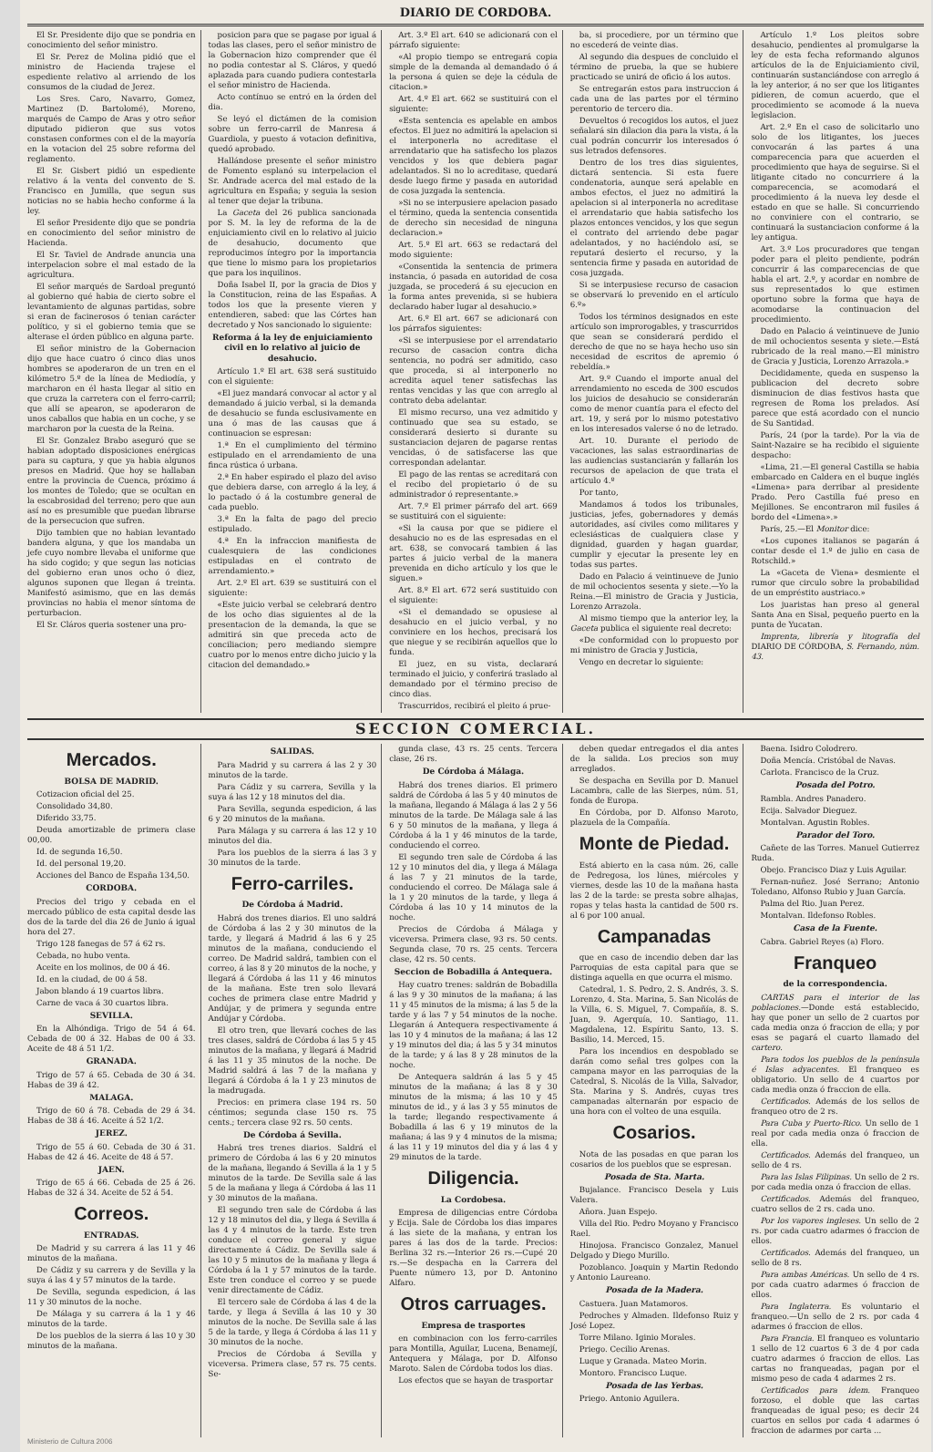DIARIO DE CORDOBA.
El Sr. Presidente dijo que se pondria en conocimiento del señor ministro.
El Sr. Perez de Molina pidió que el ministro de Hacienda trajese el espediente relativo al arriendo de los consumos de la ciudad de Jerez.
Los Sres. Caro, Navarro, Gomez, Martinez (D. Bartolomé), Moreno, marqués de Campo de Aras y otro señor diputado pidieron que sus votos constasen conformes con el de la mayoría en la votacion del 25 sobre reforma del reglamento.
El Sr. Gisbert pidió un espediente relativo á la venta del convento de S. Francisco en Jumilla, que segun sus noticias no se habia hecho conforme á la ley.
El señor Presidente dijo que se pondria en conocimiento del señor ministro de Hacienda.
El Sr. Taviel de Andrade anuncia una interpelacion sobre el mal estado de la agricultura.
El señor marqués de Sardoal preguntó al gobierno qué habia de cierto sobre el levantamiento de algunas partidas, sobre si eran de facinerosos ó tenian carácter político, y si el gobierno temia que se alterase el órden público en alguna parte.
El señor ministro de la Gobernacion dijo que hace cuatro ó cinco dias unos hombres se apoderaron de un tren en el kilómetro 5.º de la línea de Mediodía, y marcharon en él hasta llegar al sitio en que cruza la carretera con el ferro-carril; que allí se apearon, se apoderaron de unos caballos que habia en un coche, y se marcharon por la cuesta de la Reina.
El Sr. Gonzalez Brabo aseguró que se habian adoptado disposiciones enérgicas para su captura, y que ya habia algunos presos en Madrid. Que hoy se hallaban entre la provincia de Cuenca, próximo á los montes de Toledo; que se ocultan en la escabrosidad del terreno; pero que aun así no es presumible que puedan librarse de la persecucion que sufren.
Dijo tambien que no habian levantado bandera alguna, y que los mandaba un jefe cuyo nombre llevaba el uniforme que ha sido cogido; y que segun las noticias del gobierno eran unos ocho ó diez, algunos suponen que llegan á treinta. Manifestó asimismo, que en las demás provincias no habia el menor síntoma de perturbacion.
El Sr. Cláros queria sostener una pro-
posicion para que se pagase por igual á todas las clases, pero el señor ministro de la Gobernacion hizo comprender que él no podia contestar al S. Cláros, y quedó aplazada para cuando pudiera contestarla el señor ministro de Hacienda.
Acto contínuo se entró en la órden del dia.
Se leyó el dictámen de la comision sobre un ferro-carril de Manresa á Guardiola, y puesto á votacion definitiva, quedó aprobado.
Hallándose presente el señor ministro de Fomento esplanó su interpelacion el Sr. Andrade acerca del mal estado de la agricultura en España; y seguia la sesion al tener que dejar la tribuna.
La Gaceta del 26 publica sancionada por S. M. la ley de reforma de la de enjuiciamiento civil en lo relativo al juicio de desahucio, documento que reproducimos íntegro por la importancia que tiene lo mismo para los propietarios que para los inquilinos.
Doña Isabel II, por la gracia de Dios y la Constitucion, reina de las Españas. A todos los que la presente vieren y entendieren, sabed: que las Córtes han decretado y Nos sancionado lo siguiente:
Reforma á la ley de enjuiciamiento civil en lo relativo al juicio de desahucio.
Artículo 1.º El art. 638 será sustituido con el siguiente:
«El juez mandará convocar al actor y al demandado á juicio verbal, si la demanda de desahucio se funda esclusivamente en una ó mas de las causas que á continuacion se espresan:
1.ª En el cumplimiento del término estipulado en el arrendamiento de una finca rústica ó urbana.
2.ª En haber espirado el plazo del aviso que debiera darse, con arreglo á la ley, á lo pactado ó á la costumbre general de cada pueblo.
3.ª En la falta de pago del precio estipulado.
4.ª En la infraccion manifiesta de cualesquiera de las condiciones estipuladas en el contrato de arrendamiento.»
Art. 2.º El art. 639 se sustituirá con el siguiente:
«Este juicio verbal se celebrará dentro de los ocho dias siguientes al de la presentacion de la demanda, la que se admitirá sin que preceda acto de conciliacion; pero mediando siempre cuatro por lo menos entre dicho juicio y la citacion del demandado.»
Art. 3.º El art. 640 se adicionará con el párrafo siguiente:
«Al propio tiempo se entregará copia simple de la demanda al demandado ó á la persona á quien se deje la cédula de citacion.»
Art. 4.º El art. 662 se sustituirá con el siguiente:
«Esta sentencia es apelable en ambos efectos. El juez no admitirá la apelacion si el interponerla no acreditase el arrendatario que ha satisfecho los plazos vencidos y los que debiera pagar adelantados. Si no lo acreditase, quedará desde luego firme y pasada en autoridad de cosa juzgada la sentencia.
»Si no se interpusiere apelacion pasado el término, queda la sentencia consentida de derecho sin necesidad de ninguna declaracion.»
Art. 5.º El art. 663 se redactará del modo siguiente:
«Consentida la sentencia de primera instancia, ó pasada en autoridad de cosa juzgada, se procederá á su ejecucion en la forma antes prevenida, si se hubiera declarado haber lugar al desahucio.»
Art. 6.º El art. 667 se adicionará con los párrafos siguientes:
«Si se interpusiese por el arrendatario recurso de casacion contra dicha sentencia, no podrá ser admitido, caso que proceda, si al interponerlo no acredita aquel tener satisfechas las rentas vencidas y las que con arreglo al contrato deba adelantar.
El mismo recurso, una vez admitido y continuado que sea su estado, se considerará desierto si durante su sustanciacion dejaren de pagarse rentas vencidas, ó de satisfacerse las que correspondan adelantar.
El pago de las rentas se acreditará con el recibo del propietario ó de su administrador ó representante.»
Art. 7.º El primer párrafo del art. 669 se sustituirá con el siguiente:
«Si la causa por que se pidiere el desahucio no es de las espresadas en el art. 638, se convocará tambien á las partes á juicio verbal de la manera prevenida en dicho artículo y los que le siguen.»
Art. 8.º El art. 672 será sustituido con el siguiente:
«Si el demandado se opusiese al desahucio en el juicio verbal, y no conviniere en los hechos, precisará los que niegue y se recibirán aquellos que lo funda.
El juez, en su vista, declarará terminado el juicio, y conferirá traslado al demandado por el término preciso de cinco dias.
Trascurridos, recibirá el pleito á prue-
ba, si procediere, por un término que no escederá de veinte dias.
Al segundo dia despues de concluido el término de prueba, la que se hubiere practicado se unirá de oficio á los autos.
Se entregarán estos para instruccion á cada una de las partes por el término perentorio de tercero dia.
Devueltos ó recogidos los autos, el juez señalará sin dilacion dia para la vista, á la cual podrán concurrir los interesados ó sus letrados defensores.
Dentro de los tres dias siguientes, dictará sentencia. Si esta fuere condenatoria, aunque será apelable en ambos efectos, el juez no admitirá la apelacion si al interponerla no acreditase el arrendatario que habia satisfecho los plazos entonces vencidos, y los que segun el contrato del arriendo debe pagar adelantados, y no haciéndolo así, se reputará desierto el recurso, y la sentencia firme y pasada en autoridad de cosa juzgada.
Si se interpusiese recurso de casacion se observará lo prevenido en el artículo 6.º»
Todos los términos designados en este artículo son improrogables, y trascurridos que sean se considerará perdido el derecho de que no se haya hecho uso sin necesidad de escritos de apremio ó rebeldía.»
Art. 9.º Cuando el importe anual del arrendamiento no esceda de 300 escudos los juicios de desahucio se considerarán como de menor cuantía para el efecto del art. 19, y será por lo mismo potestativo en los interesados valerse ó no de letrado.
Art. 10. Durante el periodo de vacaciones, las salas estraordinarias de las audiencias sustanciarán y fallarán los recursos de apelacion de que trata el artículo 4.º
Por tanto,
Mandamos á todos los tribunales, justicias, jefes, gobernadores y demás autoridades, así civiles como militares y eclesiásticas de cualquiera clase y dignidad, guarden y hagan guardar, cumplir y ejecutar la presente ley en todas sus partes.
Dado en Palacio á veintinueve de Junio de mil ochocientos sesenta y siete.—Yo la Reina.—El ministro de Gracia y Justicia, Lorenzo Arrazola.
Al mismo tiempo que la anterior ley, la Gaceta publica el siguiente real decreto:
«De conformidad con lo propuesto por mi ministro de Gracia y Justicia,
Vengo en decretar lo siguiente:
Artículo 1.º Los pleitos sobre desahucio, pendientes al promulgarse la ley de esta fecha reformando algunos artículos de la de Enjuiciamiento civil, continuarán sustanciándose con arreglo á la ley anterior, á no ser que los litigantes pidieren, de comun acuerdo, que el procedimiento se acomode á la nueva legislacion.
Art. 2.º En el caso de solicitarlo uno solo de los litigantes, los jueces convocarán á las partes á una comparecencia para que acuerden el procedimiento que haya de seguirse. Si el litigante citado no concurriere á la comparecencia, se acomodará el procedimiento á la nueva ley desde el estado en que se halle. Si concurriendo no conviniere con el contrario, se continuará la sustanciacion conforme á la ley antigua.
Art. 3.º Los procuradores que tengan poder para el pleito pendiente, podrán concurrir á las comparecencias de que habla el art. 2.º, y acordar en nombre de sus representados lo que estimen oportuno sobre la forma que haya de acomodarse la continuacion del procedimiento.
Dado en Palacio á veintinueve de Junio de mil ochocientos sesenta y siete.—Está rubricado de la real mano.—El ministro de Gracia y Justicia, Lorenzo Arrazola.»
Decididamente, queda en suspenso la publicacion del decreto sobre disminucion de dias festivos hasta que regresen de Roma los prelados. Así parece que está acordado con el nuncio de Su Santidad.
París, 24 (por la tarde). Por la via de Saint-Nazaire se ha recibido el siguiente despacho:
«Lima, 21.—El general Castilla se habia embarcado en Caldera en el buque inglés «Limena» para derribar al presidente Prado. Pero Castilla fué preso en Mejillones. Se encontraron mil fusiles á bordo del «Limena».»
París, 25.—El Monitor dice:
«Los cupones italianos se pagarán á contar desde el 1.º de julio en casa de Rotschild.»
La «Gaceta de Viena» desmiente el rumor que circulo sobre la probabilidad de un empréstito austriaco.»
Los juaristas han preso al general Santa Ana en Sisal, pequeño puerto en la punta de Yucatan.
Imprenta, librería y litografía del DIARIO DE CÓRDOBA, S. Fernando, núm. 43.
SECCION COMERCIAL.
Mercados.
BOLSA DE MADRID.
Cotizacion oficial del 25.
Consolidado 34,80.
Diferido 33,75.
Deuda amortizable de primera clase 00,00.
Id. de segunda 16,50.
Id. del personal 19,20.
Acciones del Banco de España 134,50.
CORDOBA.
Precios del trigo y cebada en el mercado público de esta capital desde las dos de la tarde del dia 26 de Junio á igual hora del 27.
Trigo 128 fanegas de 57 á 62 rs.
Cebada, no hubo venta.
Aceite en los molinos, de 00 á 46.
Id. en la ciudad, de 00 á 58.
Jabon blando á 19 cuartos libra.
Carne de vaca á 30 cuartos libra.
SEVILLA.
En la Alhóndiga. Trigo de 54 á 64. Cebada de 00 á 32. Habas de 00 á 33. Aceite de 48 á 51 1/2.
GRANADA.
Trigo de 57 á 65. Cebada de 30 á 34. Habas de 39 á 42.
MALAGA.
Trigo de 60 á 78. Cebada de 29 á 34. Habas de 38 á 46. Aceite á 52 1/2.
JEREZ.
Trigo de 55 á 60. Cebada de 30 á 31. Habas de 42 á 46. Aceite de 48 á 57.
JAEN.
Trigo de 65 á 66. Cebada de 25 á 26. Habas de 32 á 34. Aceite de 52 á 54.
Correos.
ENTRADAS.
De Madrid y su carrera á las 11 y 46 minutos de la mañana.
De Cádiz y su carrera y de Sevilla y la suya á las 4 y 57 minutos de la tarde.
De Sevilla, segunda espedicion, á las 11 y 30 minutos de la noche.
De Málaga y su carrera á la 1 y 46 minutos de la tarde.
De los pueblos de la sierra á las 10 y 30 minutos de la mañana.
SALIDAS.
Para Madrid y su carrera á las 2 y 30 minutos de la tarde.
Para Cádiz y su carrera, Sevilla y la suya á las 12 y 18 minutos del dia.
Para Sevilla, segunda espedicion, á las 6 y 20 minutos de la mañana.
Para Málaga y su carrera á las 12 y 10 minutos del dia.
Para los pueblos de la sierra á las 3 y 30 minutos de la tarde.
Ferro-carriles.
De Córdoba á Madrid.
Habrá dos trenes diarios. El uno saldrá de Córdoba á las 2 y 30 minutos de la tarde, y llegará á Madrid á las 6 y 25 minutos de la mañana, conduciendo el correo. De Madrid saldrá, tambien con el correo, á las 8 y 20 minutos de la noche, y llegará á Córdoba á las 11 y 46 minutos de la mañana. Este tren solo llevará coches de primera clase entre Madrid y Andújar, y de primera y segunda entre Andújar y Córdoba.
El otro tren, que llevará coches de las tres clases, saldrá de Córdoba á las 5 y 45 minutos de la mañana, y llegará á Madrid á las 11 y 35 minutos de la noche. De Madrid saldrá á las 7 de la mañana y llegará á Córdoba á la 1 y 23 minutos de la madrugada.
Precios: en primera clase 194 rs. 50 céntimos; segunda clase 150 rs. 75 cents.; tercera clase 92 rs. 50 cents.
De Córdoba á Sevilla.
Habrá tres trenes diarios. Saldrá el primero de Córdoba á las 6 y 20 minutos de la mañana, llegando á Sevilla á la 1 y 5 minutos de la tarde. De Sevilla sale á las 5 de la mañana y llega á Córdoba á las 11 y 30 minutos de la mañana.
El segundo tren sale de Córdoba á las 12 y 18 minutos del dia, y llega á Sevilla á las 4 y 4 minutos de la tarde. Este tren conduce el correo general y sigue directamente á Cádiz. De Sevilla sale á las 10 y 5 minutos de la mañana y llega á Córdoba á la 1 y 57 minutos de la tarde. Este tren conduce el correo y se puede venir directamente de Cádiz.
El tercero sale de Córdoba á las 4 de la tarde, y llega á Sevilla á las 10 y 30 minutos de la noche. De Sevilla sale á las 5 de la tarde, y llega á Córdoba á las 11 y 30 minutos de la noche.
Precios de Córdoba á Sevilla y viceversa. Primera clase, 57 rs. 75 cents. Se-
gunda clase, 43 rs. 25 cents. Tercera clase, 26 rs.
De Córdoba á Málaga.
Habrá dos trenes diarios. El primero saldrá de Córdoba á las 5 y 40 minutos de la mañana, llegando á Málaga á las 2 y 56 minutos de la tarde. De Málaga sale á las 6 y 50 minutos de la mañana, y llega á Córdoba á la 1 y 46 minutos de la tarde, conduciendo el correo.
El segundo tren sale de Córdoba á las 12 y 10 minutos del dia, y llega á Málaga á las 7 y 21 minutos de la tarde, conduciendo el correo. De Málaga sale á la 1 y 20 minutos de la tarde, y llega á Córdoba á las 10 y 14 minutos de la noche.
Precios de Córdoba á Málaga y viceversa. Primera clase, 93 rs. 50 cents. Segunda clase, 70 rs. 25 cents. Tercera clase, 42 rs. 50 cents.
Seccion de Bobadilla á Antequera.
Hay cuatro trenes: saldrán de Bobadilla á las 9 y 30 minutos de la mañana; á las 11 y 45 minutos de la misma; á las 5 de la tarde y á las 7 y 54 minutos de la noche. Llegarán á Antequera respectivamente á las 10 y 4 minutos de la mañana; á las 12 y 19 minutos del dia; á las 5 y 34 minutos de la tarde; y á las 8 y 28 minutos de la noche.
De Antequera saldrán á las 5 y 45 minutos de la mañana; á las 8 y 30 minutos de la misma; á las 10 y 45 minutos de id., y á las 3 y 55 minutos de la tarde; llegando respectivamente á Bobadilla á las 6 y 19 minutos de la mañana; á las 9 y 4 minutos de la misma; á las 11 y 19 minutos del dia y á las 4 y 29 minutos de la tarde.
Diligencia.
La Cordobesa.
Empresa de diligencias entre Córdoba y Ecija. Sale de Córdoba los dias impares á las siete de la mañana, y entran los pares á las dos de la tarde. Precios: Berlina 32 rs.—Interior 26 rs.—Cupé 20 rs.—Se despacha en la Carrera del Puente número 13, por D. Antonino Alfaro.
Otros carruages.
Empresa de trasportes
en combinacion con los ferro-carriles para Montilla, Aguilar, Lucena, Benamejí, Antequera y Málaga, por D. Alfonso Maroto. Salen de Córdoba todos los dias.
Los efectos que se hayan de trasportar
deben quedar entregados el dia antes de la salida. Los precios son muy arreglados.
Se despacha en Sevilla por D. Manuel Lacambra, calle de las Sierpes, núm. 51, fonda de Europa.
En Córdoba, por D. Alfonso Maroto, plazuela de la Compañía.
Monte de Piedad.
Está abierto en la casa núm. 26, calle de Pedregosa, los lúnes, miércoles y viernes, desde las 10 de la mañana hasta las 2 de la tarde: se presta sobre alhajas, ropas y telas hasta la cantidad de 500 rs. al 6 por 100 anual.
Campanadas
que en caso de incendio deben dar las Parroquias de esta capital para que se distinga aquella en que ocurra el mismo.
Catedral, 1. S. Pedro, 2. S. Andrés, 3. S. Lorenzo, 4. Sta. Marina, 5. San Nicolás de la Villa, 6. S. Miguel, 7. Compañía, 8. S. Juan, 9. Agerquía, 10. Santiago, 11. Magdalena, 12. Espíritu Santo, 13. S. Basilio, 14. Merced, 15.
Para los incendios en despoblado se darán como señal tres golpes con la campana mayor en las parroquias de la Catedral, S. Nicolás de la Villa, Salvador, Sta. Marina y S. Andrés, cuyas tres campanadas alternarán por espacio de una hora con el volteo de una esquila.
Cosarios.
Nota de las posadas en que paran los cosarios de los pueblos que se espresan.
Posada de Sta. Marta.
Bujalance. Francisco Desela y Luis Valera.
Añora. Juan Espejo.
Villa del Rio. Pedro Moyano y Francisco Rael.
Hinojosa. Francisco Gonzalez, Manuel Delgado y Diego Murillo.
Pozoblanco. Joaquin y Martin Redondo y Antonio Laureano.
Posada de la Madera.
Castuera. Juan Matamoros.
Pedroches y Almaden. Ildefonso Ruiz y José Lopez.
Torre Milano. Iginio Morales.
Priego. Cecilio Arenas.
Luque y Granada. Mateo Morin.
Montoro. Francisco Luque.
Posada de las Yerbas.
Priego. Antonio Aguilera.
Baena. Isidro Colodrero.
Doña Mencía. Cristóbal de Navas.
Carlota. Francisco de la Cruz.
Posada del Potro.
Rambla. Andres Panadero.
Ecija. Salvador Dieguez.
Montalvan. Agustin Robles.
Parador del Toro.
Cañete de las Torres. Manuel Gutierrez Ruda.
Obejo. Francisco Diaz y Luis Aguilar.
Fernan-nuñez. José Serrano; Antonio Toledano, Alfonso Rubio y Juan García.
Palma del Rio. Juan Perez.
Montalvan. Ildefonso Robles.
Casa de la Fuente.
Cabra. Gabriel Reyes (a) Floro.
Franqueo
de la correspondencia.
CARTAS para el interior de las poblaciones.—Donde está establecido, hay que poner un sello de 2 cuartos por cada media onza ó fraccion de ella; y por esas se pagará el cuarto llamado del cartero.
Para todos los pueblos de la península é Islas adyacentes. El franqueo es obligatorio. Un sello de 4 cuartos por cada media onza ó fraccion de ella.
Certificados. Además de los sellos de franqueo otro de 2 rs.
Para Cuba y Puerto-Rico. Un sello de 1 real por cada media onza ó fraccion de ella.
Certificados. Además del franqueo, un sello de 4 rs.
Para las Islas Filipinas. Un sello de 2 rs. por cada media onza ó fraccion de ellas.
Certificados. Además del franqueo, cuatro sellos de 2 rs. cada uno.
Por los vapores ingleses. Un sello de 2 rs. por cada cuatro adarmes ó fraccion de ellos.
Certificados. Además del franqueo, un sello de 8 rs.
Para ambas Américas. Un sello de 4 rs. por cada cuatro adarmes ó fraccion de ellos.
Para Inglaterra. Es voluntario el franqueo.—Un sello de 2 rs. por cada 4 adarmes ó fraccion de ellos.
Para Francia. El franqueo es voluntario 1 sello de 12 cuartos 6 3 de 4 por cada cuatro adarmes ó fraccion de ellos. Las cartas no franqueadas, pagan por el mismo peso de cada 4 adarmes 2 rs.
Certificados para idem. Franqueo forzoso, el doble que las cartas franqueadas de igual peso; es decir 24 cuartos en sellos por cada 4 adarmes ó fraccion de adarmes por carta ...
Ministerio de Cultura 2006